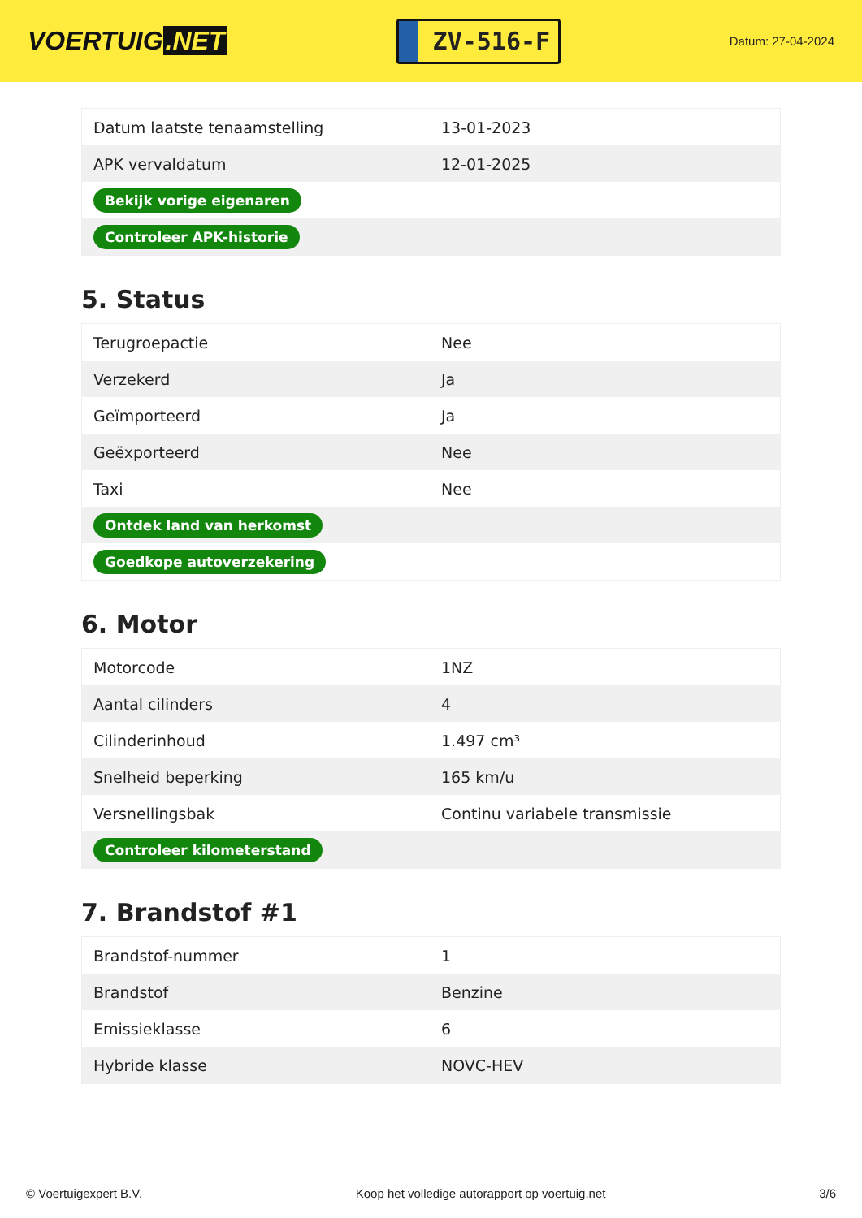VOERTUIG.NET
ZV-516-F
Datum: 27-04-2024
| Datum laatste tenaamstelling | 13-01-2023 |
| APK vervaldatum | 12-01-2025 |
| Bekijk vorige eigenaren | |
| Controleer APK-historie | |
5. Status
| Terugroepactie | Nee |
| Verzekerd | Ja |
| Geïmporteerd | Ja |
| Geëxporteerd | Nee |
| Taxi | Nee |
| Ontdek land van herkomst | |
| Goedkope autoverzekering | |
6. Motor
| Motorcode | 1NZ |
| Aantal cilinders | 4 |
| Cilinderinhoud | 1.497 cm³ |
| Snelheid beperking | 165 km/u |
| Versnellingsbak | Continu variabele transmissie |
| Controleer kilometerstand | |
7. Brandstof #1
| Brandstof-nummer | 1 |
| Brandstof | Benzine |
| Emissieklasse | 6 |
| Hybride klasse | NOVC-HEV |
© Voertuigexpert B.V. Koop het volledige autorapport op voertuig.net 3/6